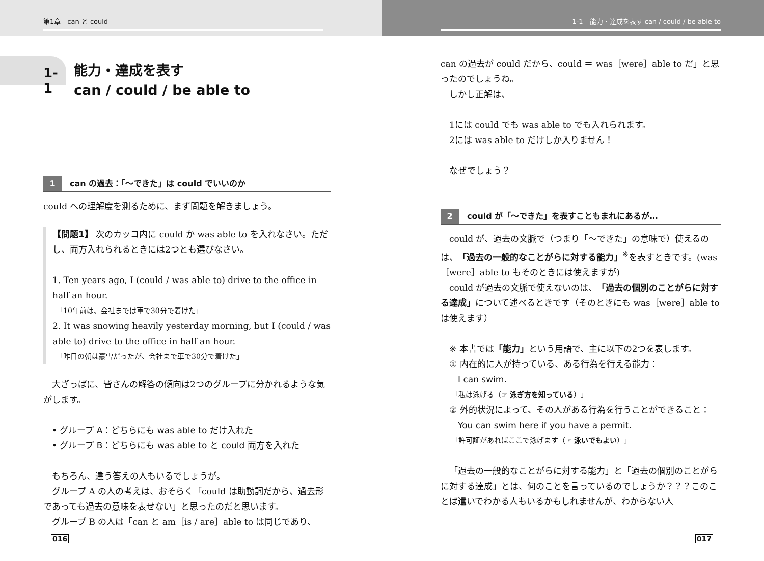第1章　can と could
1-1
能力・達成を表す
can / could / be able to
1 can の過去：「～できた」は could でいいのか
could への理解度を測るために、まず問題を解きましょう。
【問題1】 次のカッコ内に could か was able to を入れなさい。ただし、両方入れられるときには2つとも選びなさい。
1. Ten years ago, I (could / was able to) drive to the office in half an hour.
　「10年前は、会社までは車で30分で着けた」
2. It was snowing heavily yesterday morning, but I (could / was able to) drive to the office in half an hour.
　「昨日の朝は豪雪だったが、会社まで車で30分で着けた」
大ざっぱに、皆さんの解答の傾向は2つのグループに分かれるような気がします。
　• グループ A：どちらにも was able to だけ入れた
　• グループ B：どちらにも was able to と could 両方を入れた
もちろん、違う答えの人もいるでしょうが。
グループ A の人の考えは、おそらく「could は助動詞だから、過去形であっても過去の意味を表せない」と思ったのだと思います。
グループ B の人は「can と am［is / are］able to は同じであり、
016
1-1　能力・達成を表す can / could / be able to
can の過去が could だから、could ＝ was［were］able to だ」と思ったのでしょうね。
しかし正解は、
1には could でも was able to でも入れられます。
2には was able to だけしか入りません！
なぜでしょう？
2 could が「～できた」を表すこともまれにあるが…
could が、過去の文脈で（つまり「～できた」の意味で）使えるのは、「過去の一般的なことがらに対する能力」<sup>※</sup>を表すときです。(was［were］able to もそのときには使えますが)
could が過去の文脈で使えないのは、「過去の個別のことがらに対する達成」について述べるときです（そのときにも was［were］able to は使えます）
　※ 本書では「能力」という用語で、主に以下の2つを表します。
　① 内在的に人が持っている、ある行為を行える能力：
　　I can swim.
　　「私は泳げる（☞ 泳ぎ方を知っている）」
　② 外的状況によって、その人がある行為を行うことができること：
　　You can swim here if you have a permit.
　　「許可証があればここで泳げます（☞ 泳いでもよい）」
「過去の一般的なことがらに対する能力」と「過去の個別のことがらに対する達成」とは、何のことを言っているのでしょうか？？？このことば遣いでわかる人もいるかもしれませんが、わからない人
017